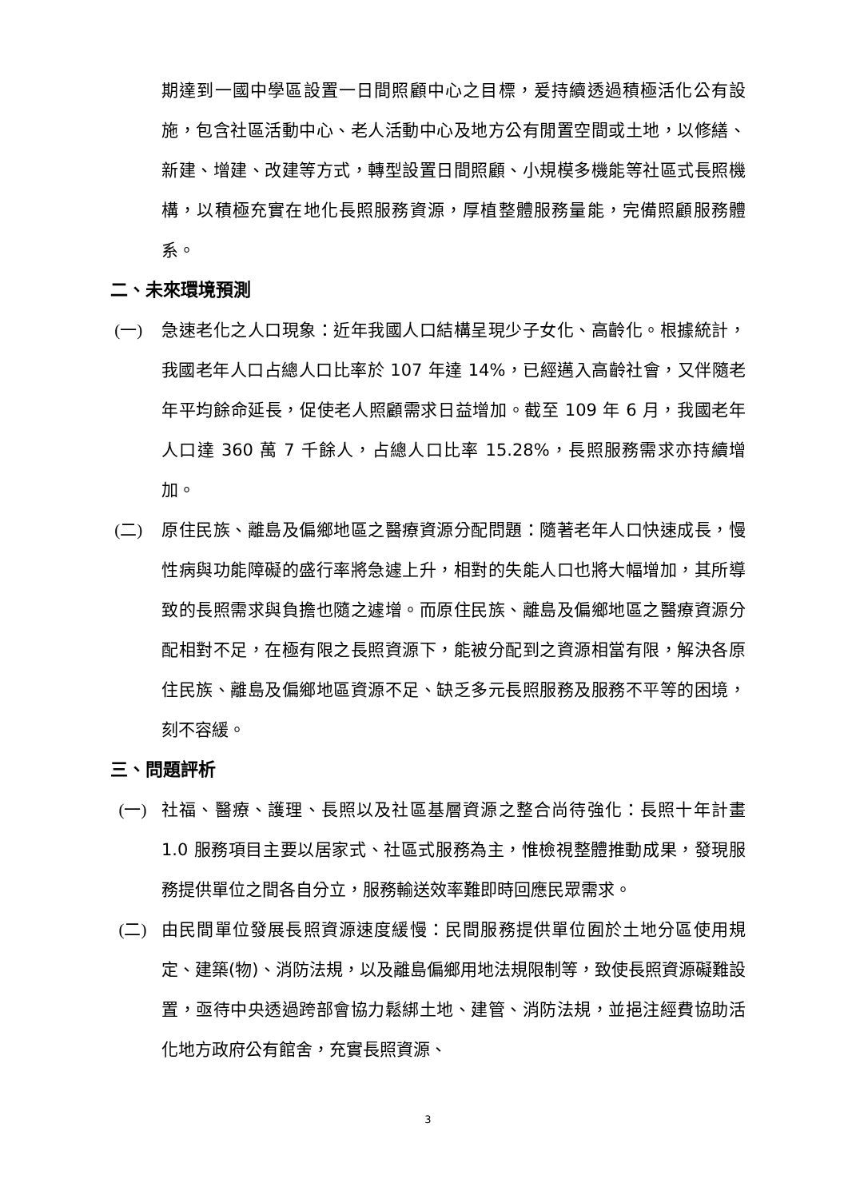期達到一國中學區設置一日間照顧中心之目標，爰持續透過積極活化公有設施，包含社區活動中心、老人活動中心及地方公有閒置空間或土地，以修繕、新建、增建、改建等方式，轉型設置日間照顧、小規模多機能等社區式長照機構，以積極充實在地化長照服務資源，厚植整體服務量能，完備照顧服務體系。
二、未來環境預測
(一) 急速老化之人口現象：近年我國人口結構呈現少子女化、高齡化。根據統計，我國老年人口占總人口比率於 107 年達 14%，已經邁入高齡社會，又伴隨老年平均餘命延長，促使老人照顧需求日益增加。截至 109 年 6 月，我國老年人口達 360 萬 7 千餘人，占總人口比率 15.28%，長照服務需求亦持續增加。
(二) 原住民族、離島及偏鄉地區之醫療資源分配問題：隨著老年人口快速成長，慢性病與功能障礙的盛行率將急遽上升，相對的失能人口也將大幅增加，其所導致的長照需求與負擔也隨之遽增。而原住民族、離島及偏鄉地區之醫療資源分配相對不足，在極有限之長照資源下，能被分配到之資源相當有限，解決各原住民族、離島及偏鄉地區資源不足、缺乏多元長照服務及服務不平等的困境，刻不容緩。
三、問題評析
(一) 社福、醫療、護理、長照以及社區基層資源之整合尚待強化：長照十年計畫 1.0 服務項目主要以居家式、社區式服務為主，惟檢視整體推動成果，發現服務提供單位之間各自分立，服務輸送效率難即時回應民眾需求。
(二) 由民間單位發展長照資源速度緩慢：民間服務提供單位囿於土地分區使用規定、建築(物)、消防法規，以及離島偏鄉用地法規限制等，致使長照資源礙難設置，亟待中央透過跨部會協力鬆綁土地、建管、消防法規，並挹注經費協助活化地方政府公有館舍，充實長照資源、
3